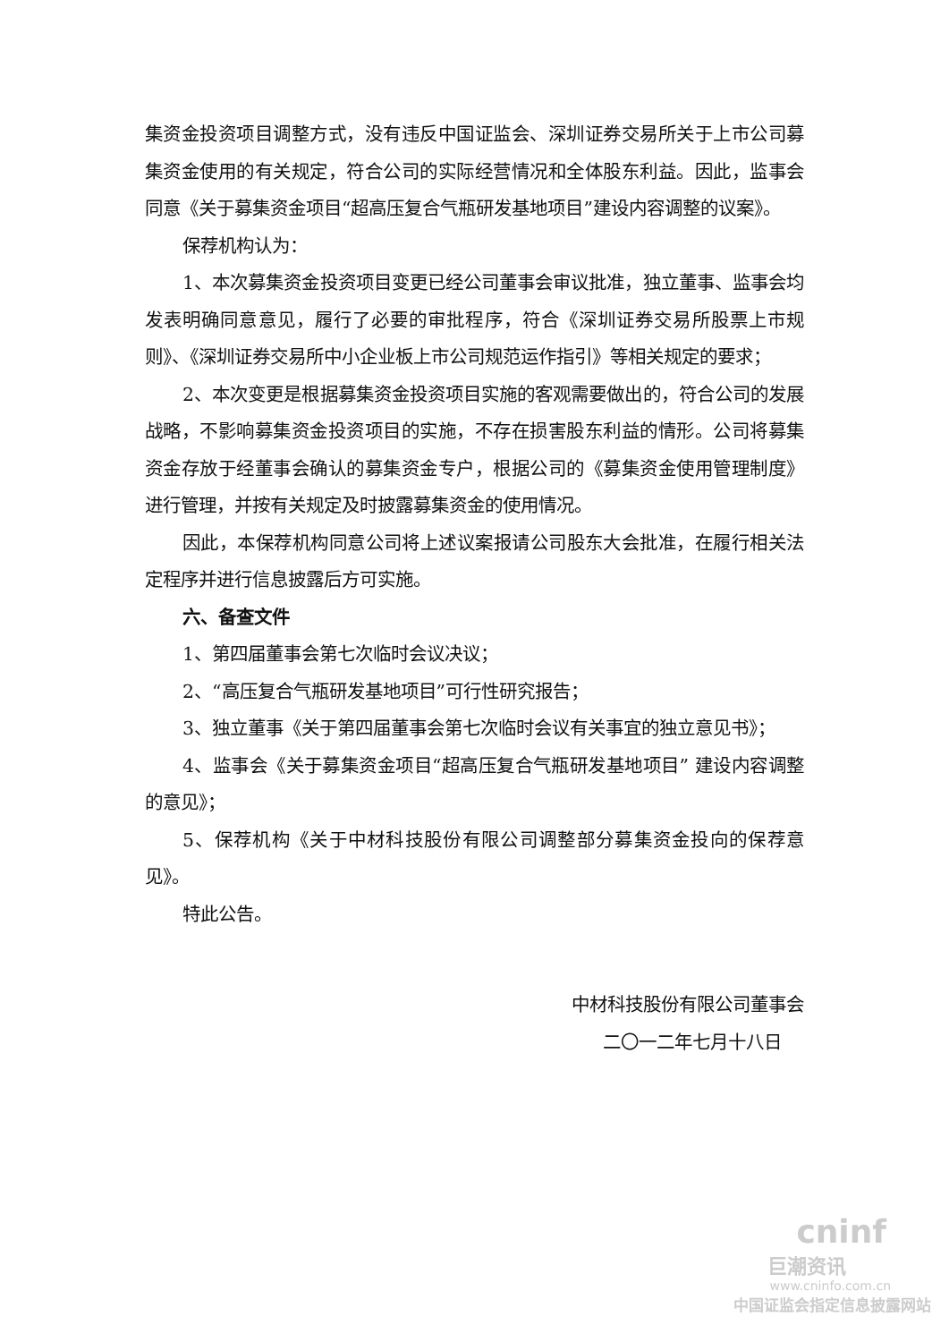集资金投资项目调整方式，没有违反中国证监会、深圳证券交易所关于上市公司募集资金使用的有关规定，符合公司的实际经营情况和全体股东利益。因此，监事会同意《关于募集资金项目“超高压复合气瓶研发基地项目”建设内容调整的议案》。
保荐机构认为：
1、本次募集资金投资项目变更已经公司董事会审议批准，独立董事、监事会均发表明确同意意见，履行了必要的审批程序，符合《深圳证券交易所股票上市规则》、《深圳证券交易所中小企业板上市公司规范运作指引》等相关规定的要求；
2、本次变更是根据募集资金投资项目实施的客观需要做出的，符合公司的发展战略，不影响募集资金投资项目的实施，不存在损害股东利益的情形。公司将募集资金存放于经董事会确认的募集资金专户，根据公司的《募集资金使用管理制度》进行管理，并按有关规定及时披露募集资金的使用情况。
因此，本保荐机构同意公司将上述议案报请公司股东大会批准，在履行相关法定程序并进行信息披露后方可实施。
六、备查文件
1、第四届董事会第七次临时会议决议；
2、“高压复合气瓶研发基地项目”可行性研究报告；
3、独立董事《关于第四届董事会第七次临时会议有关事宜的独立意见书》；
4、监事会《关于募集资金项目“超高压复合气瓶研发基地项目” 建设内容调整的意见》；
5、保荐机构《关于中材科技股份有限公司调整部分募集资金投向的保荐意见》。
特此公告。
中材科技股份有限公司董事会
二〇一二年七月十八日
cninf
巨潮资讯
www.cninfo.com.cn
中国证监会指定信息披露网站